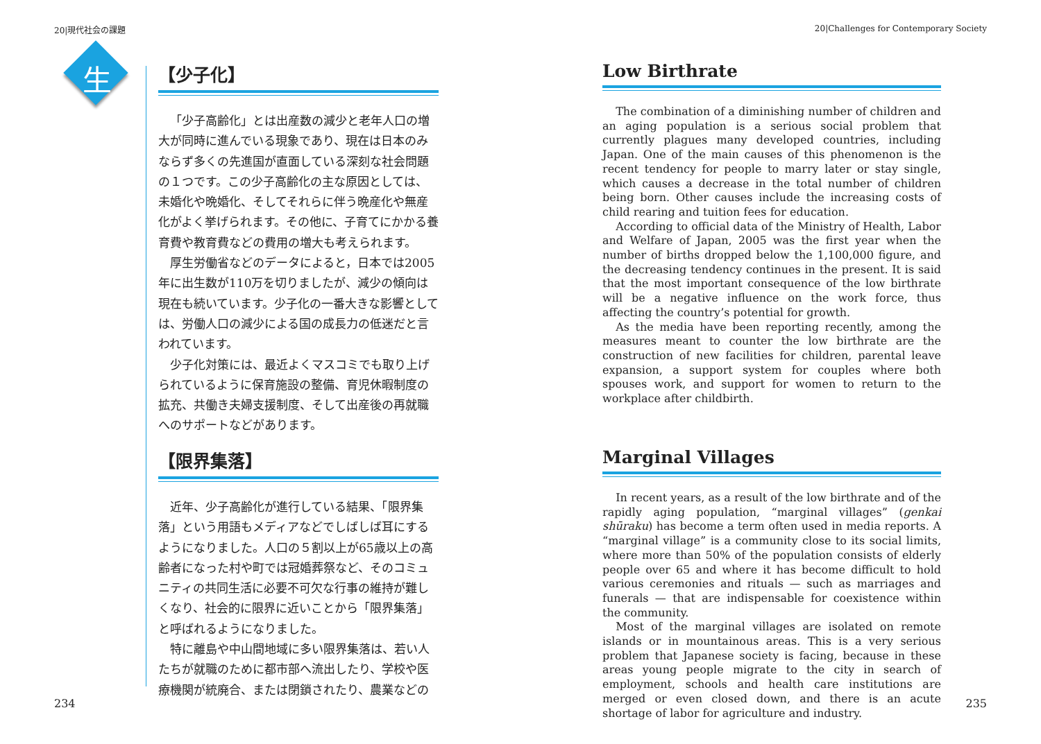20|現代社会の課題
生
【少子化】
「少子高齢化」とは出産数の減少と老年人口の増大が同時に進んでいる現象であり、現在は日本のみならず多くの先進国が直面している深刻な社会問題の１つです。この少子高齢化の主な原因としては、未婚化や晩婚化、そしてそれらに伴う晩産化や無産化がよく挙げられます。その他に、子育てにかかる養育費や教育費などの費用の増大も考えられます。
厚生労働省などのデータによると，日本では2005年に出生数が110万を切りましたが、減少の傾向は現在も続いています。少子化の一番大きな影響としては、労働人口の減少による国の成長力の低迷だと言われています。
少子化対策には、最近よくマスコミでも取り上げられているように保育施設の整備、育児休暇制度の拡充、共働き夫婦支援制度、そして出産後の再就職へのサポートなどがあります。
【限界集落】
近年、少子高齢化が進行している結果、「限界集落」という用語もメディアなどでしばしば耳にするようになりました。人口の５割以上が65歳以上の高齢者になった村や町では冠婚葬祭など、そのコミュニティの共同生活に必要不可欠な行事の維持が難しくなり、社会的に限界に近いことから「限界集落」と呼ばれるようになりました。
特に離島や中山間地域に多い限界集落は、若い人たちが就職のために都市部へ流出したり、学校や医療機関が統廃合、または閉鎖されたり、農業などの
234
20|Challenges for Contemporary Society
Low Birthrate
The combination of a diminishing number of children and an aging population is a serious social problem that currently plagues many developed countries, including Japan. One of the main causes of this phenomenon is the recent tendency for people to marry later or stay single, which causes a decrease in the total number of children being born. Other causes include the increasing costs of child rearing and tuition fees for education.
According to official data of the Ministry of Health, Labor and Welfare of Japan, 2005 was the first year when the number of births dropped below the 1,100,000 figure, and the decreasing tendency continues in the present. It is said that the most important consequence of the low birthrate will be a negative influence on the work force, thus affecting the country’s potential for growth.
As the media have been reporting recently, among the measures meant to counter the low birthrate are the construction of new facilities for children, parental leave expansion, a support system for couples where both spouses work, and support for women to return to the workplace after childbirth.
Marginal Villages
In recent years, as a result of the low birthrate and of the rapidly aging population, “marginal villages” (genkai shūraku) has become a term often used in media reports. A “marginal village” is a community close to its social limits, where more than 50% of the population consists of elderly people over 65 and where it has become difficult to hold various ceremonies and rituals — such as marriages and funerals — that are indispensable for coexistence within the community.
Most of the marginal villages are isolated on remote islands or in mountainous areas. This is a very serious problem that Japanese society is facing, because in these areas young people migrate to the city in search of employment, schools and health care institutions are merged or even closed down, and there is an acute shortage of labor for agriculture and industry.
235